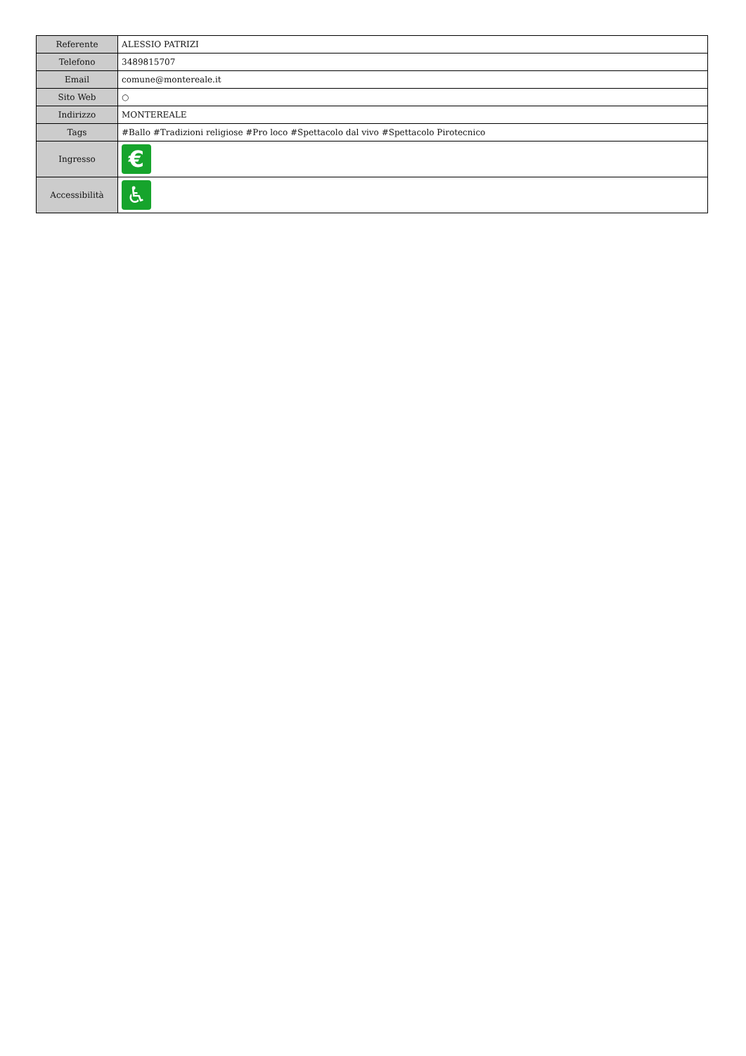| Referente | ALESSIO PATRIZI |
| Telefono | 3489815707 |
| Email | comune@montereale.it |
| Sito Web | ○ |
| Indirizzo | MONTEREALE |
| Tags | #Ballo #Tradizioni religiose #Pro loco #Spettacolo dal vivo #Spettacolo Pirotecnico |
| Ingresso | € |
| Accessibilità | ♿ |